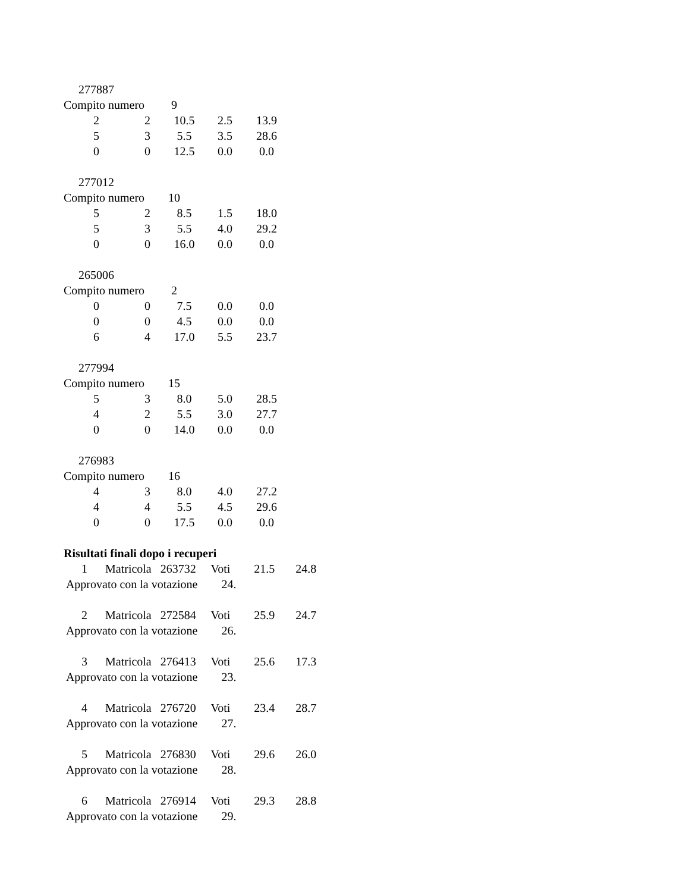277887
Compito numero 9
| 2 | 2 | 10.5 | 2.5 | 13.9 |
| 5 | 3 | 5.5 | 3.5 | 28.6 |
| 0 | 0 | 12.5 | 0.0 | 0.0 |
277012
Compito numero 10
| 5 | 2 | 8.5 | 1.5 | 18.0 |
| 5 | 3 | 5.5 | 4.0 | 29.2 |
| 0 | 0 | 16.0 | 0.0 | 0.0 |
265006
Compito numero 2
| 0 | 0 | 7.5 | 0.0 | 0.0 |
| 0 | 0 | 4.5 | 0.0 | 0.0 |
| 6 | 4 | 17.0 | 5.5 | 23.7 |
277994
Compito numero 15
| 5 | 3 | 8.0 | 5.0 | 28.5 |
| 4 | 2 | 5.5 | 3.0 | 27.7 |
| 0 | 0 | 14.0 | 0.0 | 0.0 |
276983
Compito numero 16
| 4 | 3 | 8.0 | 4.0 | 27.2 |
| 4 | 4 | 5.5 | 4.5 | 29.6 |
| 0 | 0 | 17.5 | 0.0 | 0.0 |
Risultati finali dopo i recuperi
1 Matricola 263732 Voti 21.5 24.8
Approvato con la votazione 24.
2 Matricola 272584 Voti 25.9 24.7
Approvato con la votazione 26.
3 Matricola 276413 Voti 25.6 17.3
Approvato con la votazione 23.
4 Matricola 276720 Voti 23.4 28.7
Approvato con la votazione 27.
5 Matricola 276830 Voti 29.6 26.0
Approvato con la votazione 28.
6 Matricola 276914 Voti 29.3 28.8
Approvato con la votazione 29.